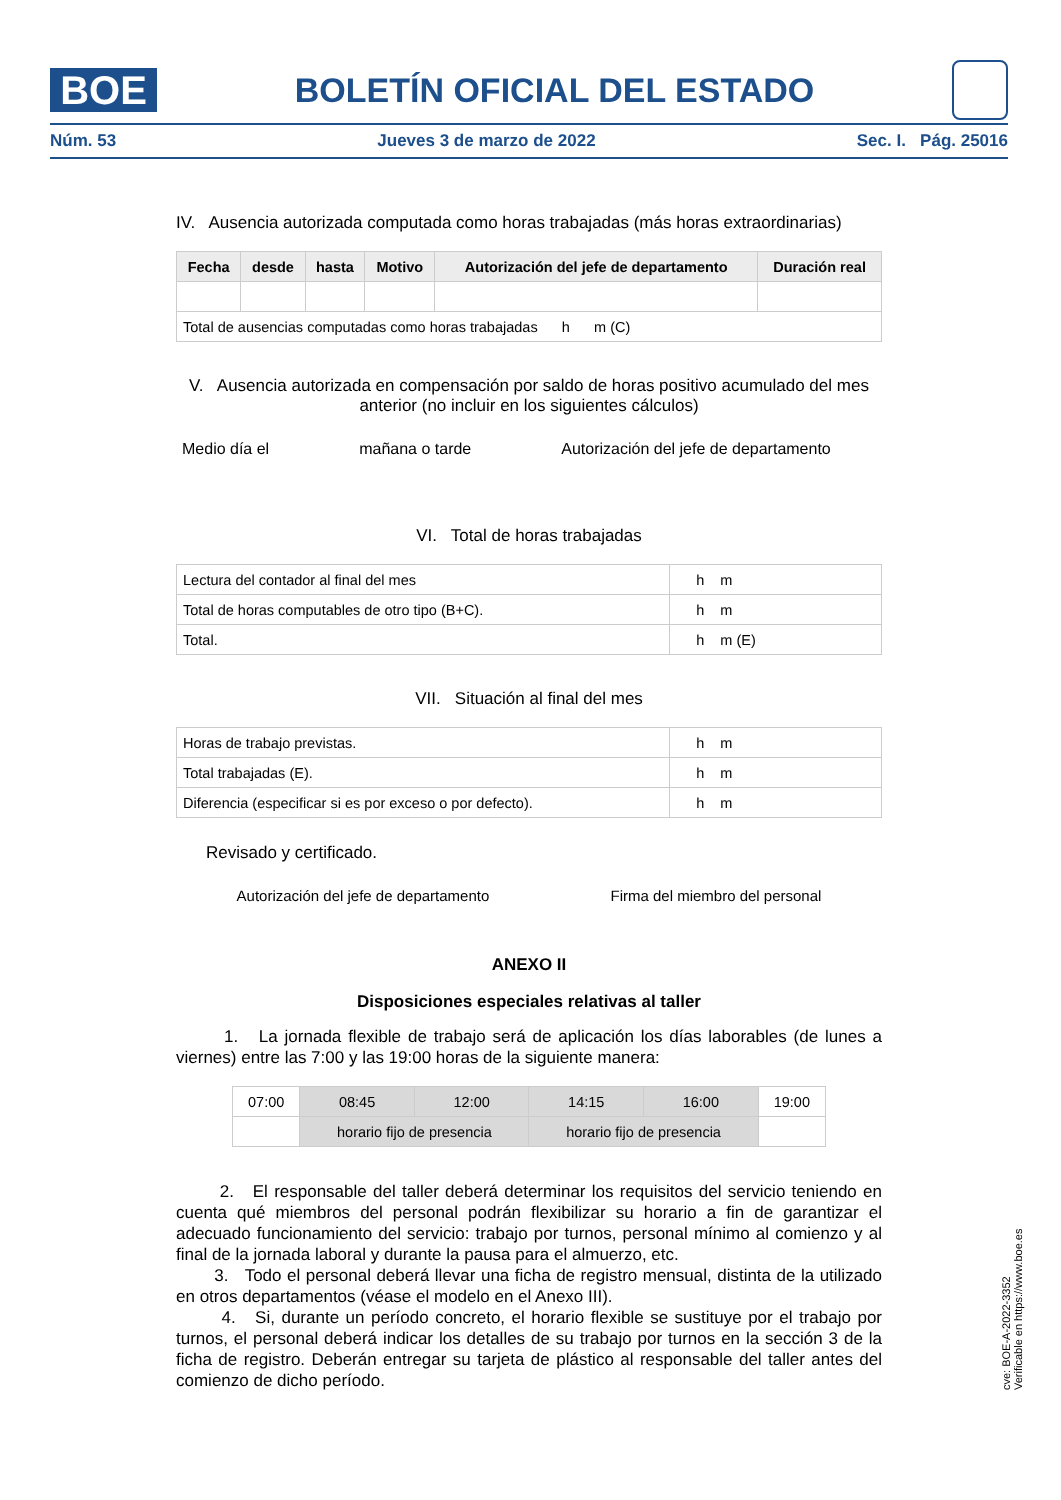BOE
BOLETÍN OFICIAL DEL ESTADO
Núm. 53 Jueves 3 de marzo de 2022 Sec. I. Pág. 25016
IV. Ausencia autorizada computada como horas trabajadas (más horas extraordinarias)
| Fecha | desde | hasta | Motivo | Autorización del jefe de departamento | Duración real |
| --- | --- | --- | --- | --- | --- |
| Total de ausencias computadas como horas trabajadas h m (C) | | | | | |
V. Ausencia autorizada en compensación por saldo de horas positivo acumulado del mes anterior (no incluir en los siguientes cálculos)
Medio día el mañana o tarde Autorización del jefe de departamento
VI. Total de horas trabajadas
| Lectura del contador al final del mes | h m |
| Total de horas computables de otro tipo (B+C). | h m |
| Total. | h m (E) |
VII. Situación al final del mes
| Horas de trabajo previstas. | h m |
| Total trabajadas (E). | h m |
| Diferencia (especificar si es por exceso o por defecto). | h m |
Revisado y certificado.
Autorización del jefe de departamento Firma del miembro del personal
ANEXO II
Disposiciones especiales relativas al taller
1. La jornada flexible de trabajo será de aplicación los días laborables (de lunes a viernes) entre las 7:00 y las 19:00 horas de la siguiente manera:
| 07:00 | 08:45 | 12:00 | 14:15 | 16:00 | 19:00 |
| | horario fijo de presencia | | horario fijo de presencia | | |
2. El responsable del taller deberá determinar los requisitos del servicio teniendo en cuenta qué miembros del personal podrán flexibilizar su horario a fin de garantizar el adecuado funcionamiento del servicio: trabajo por turnos, personal mínimo al comienzo y al final de la jornada laboral y durante la pausa para el almuerzo, etc.
3. Todo el personal deberá llevar una ficha de registro mensual, distinta de la utilizado en otros departamentos (véase el modelo en el Anexo III).
4. Si, durante un período concreto, el horario flexible se sustituye por el trabajo por turnos, el personal deberá indicar los detalles de su trabajo por turnos en la sección 3 de la ficha de registro. Deberán entregar su tarjeta de plástico al responsable del taller antes del comienzo de dicho período.
cve: BOE-A-2022-3352
Verificable en https://www.boe.es